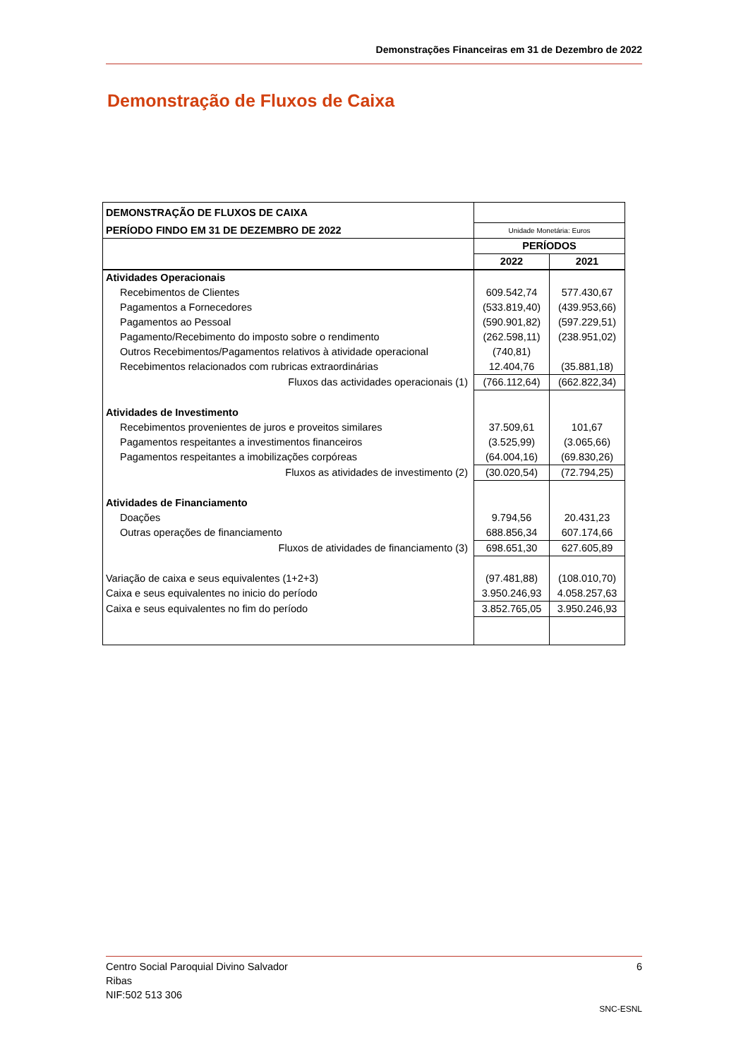Demonstrações Financeiras em 31 de Dezembro de 2022
Demonstração de Fluxos de Caixa
| DEMONSTRAÇÃO DE FLUXOS DE CAIXA | | |
| PERÍODO FINDO EM 31 DE DEZEMBRO DE 2022 | Unidade Monetária: Euros | |
| | PERÍODOS | |
| | 2022 | 2021 |
| Atividades Operacionais | | |
| Recebimentos de Clientes | 609.542,74 | 577.430,67 |
| Pagamentos a Fornecedores | (533.819,40) | (439.953,66) |
| Pagamentos ao Pessoal | (590.901,82) | (597.229,51) |
| Pagamento/Recebimento do imposto sobre o rendimento | (262.598,11) | (238.951,02) |
| Outros Recebimentos/Pagamentos relativos à atividade operacional | (740,81) | |
| Recebimentos relacionados com rubricas extraordinárias | 12.404,76 | (35.881,18) |
| Fluxos das actividades operacionais (1) | (766.112,64) | (662.822,34) |
| Atividades de Investimento | | |
| Recebimentos provenientes de juros e proveitos similares | 37.509,61 | 101,67 |
| Pagamentos respeitantes a investimentos financeiros | (3.525,99) | (3.065,66) |
| Pagamentos respeitantes a imobilizações corpóreas | (64.004,16) | (69.830,26) |
| Fluxos as atividades de investimento (2) | (30.020,54) | (72.794,25) |
| Atividades de Financiamento | | |
| Doações | 9.794,56 | 20.431,23 |
| Outras operações de financiamento | 688.856,34 | 607.174,66 |
| Fluxos de atividades de financiamento (3) | 698.651,30 | 627.605,89 |
| Variação de caixa e seus equivalentes (1+2+3) | (97.481,88) | (108.010,70) |
| Caixa e seus equivalentes no inicio do período | 3.950.246,93 | 4.058.257,63 |
| Caixa e seus equivalentes no fim do período | 3.852.765,05 | 3.950.246,93 |
Centro Social Paroquial Divino Salvador 6
Ribas
NIF:502 513 306
SNC-ESNL